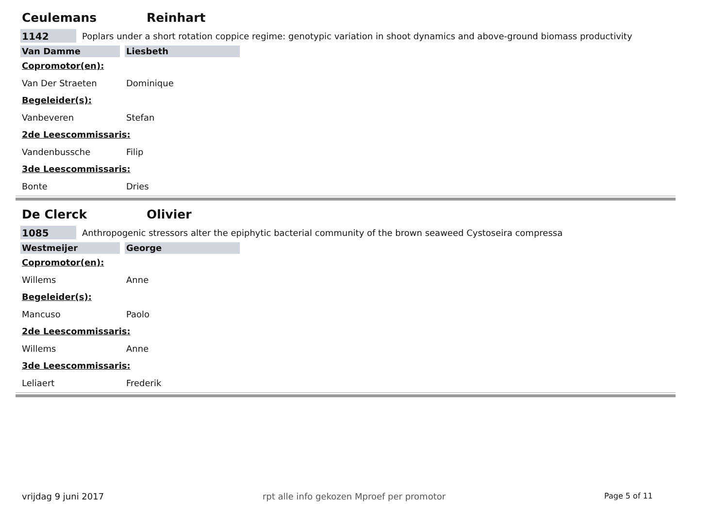Ceulemans Reinhart
1142
Poplars under a short rotation coppice regime: genotypic variation in shoot dynamics and above-ground biomass productivity
Van Damme Liesbeth
Copromotor(en):
Van Der Straeten Dominique
Begeleider(s):
Vanbeveren Stefan
2de Leescommissaris:
Vandenbussche Filip
3de Leescommissaris:
Bonte Dries
De Clerck Olivier
1085
Anthropogenic stressors alter the epiphytic bacterial community of the brown seaweed Cystoseira compressa
Westmeijer George
Copromotor(en):
Willems Anne
Begeleider(s):
Mancuso Paolo
2de Leescommissaris:
Willems Anne
3de Leescommissaris:
Leliaert Frederik
vrijdag 9 juni 2017 rpt alle info gekozen Mproef per promotor Page 5 of 11